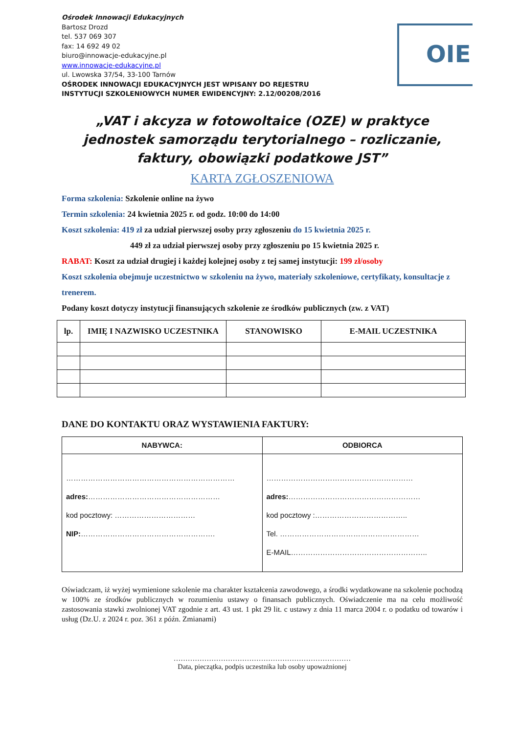Ośrodek Innowacji Edukacyjnych
Bartosz Drozd
tel. 537 069 307
fax: 14 692 49 02
biuro@innowacje-edukacyjne.pl
www.innowacje-edukacyjne.pl
ul. Lwowska 37/54, 33-100 Tarnów
OŚRODEK INNOWACJI EDUKACYJNYCH JEST WPISANY DO REJESTRU
INSTYTUCJI SZKOLENIOWYCH NUMER EWIDENCYJNY: 2.12/00208/2016
OIE
„VAT i akcyza w fotowoltaice (OZE) w praktyce
jednostek samorządu terytorialnego – rozliczanie,
faktury, obowiązki podatkowe JST”
KARTA ZGŁOSZENIOWA
Forma szkolenia: Szkolenie online na żywo
Termin szkolenia: 24 kwietnia 2025 r. od godz. 10:00 do 14:00
Koszt szkolenia: 419 zł za udział pierwszej osoby przy zgłoszeniu do 15 kwietnia 2025 r.
449 zł za udział pierwszej osoby przy zgłoszeniu po 15 kwietnia 2025 r.
RABAT: Koszt za udział drugiej i każdej kolejnej osoby z tej samej instytucji: 199 zł/osoby
Koszt szkolenia obejmuje uczestnictwo w szkoleniu na żywo, materiały szkoleniowe, certyfikaty, konsultacje z trenerem.
Podany koszt dotyczy instytucji finansujących szkolenie ze środków publicznych (zw. z VAT)
| lp. | IMIĘ I NAZWISKO UCZESTNIKA | STANOWISKO | E-MAIL UCZESTNIKA |
| --- | --- | --- | --- |
DANE DO KONTAKTU ORAZ WYSTAWIENIA FAKTURY:
| NABYWCA: | ODBIORCA |
| --- | --- |
| …………………………………………………………… adres: ……………………………………………… kod pocztowy: …………………………… NIP: ………………………………………………. | …………………………………………………… adres: ……………………………………………… kod pocztowy :……………………………….. Tel. ………………………………………………… E-MAIL……………………………………………….. |
Oświadczam, iż wyżej wymienione szkolenie ma charakter kształcenia zawodowego, a środki wydatkowane na szkolenie pochodzą w 100% ze środków publicznych w rozumieniu ustawy o finansach publicznych. Oświadczenie ma na celu możliwość zastosowania stawki zwolnionej VAT zgodnie z art. 43 ust. 1 pkt 29 lit. c ustawy z dnia 11 marca 2004 r. o podatku od towarów i usług (Dz.U. z 2024 r. poz. 361 z późn. Zmianami)
…………………………………………………………………
Data, pieczątka, podpis uczestnika lub osoby upoważnionej